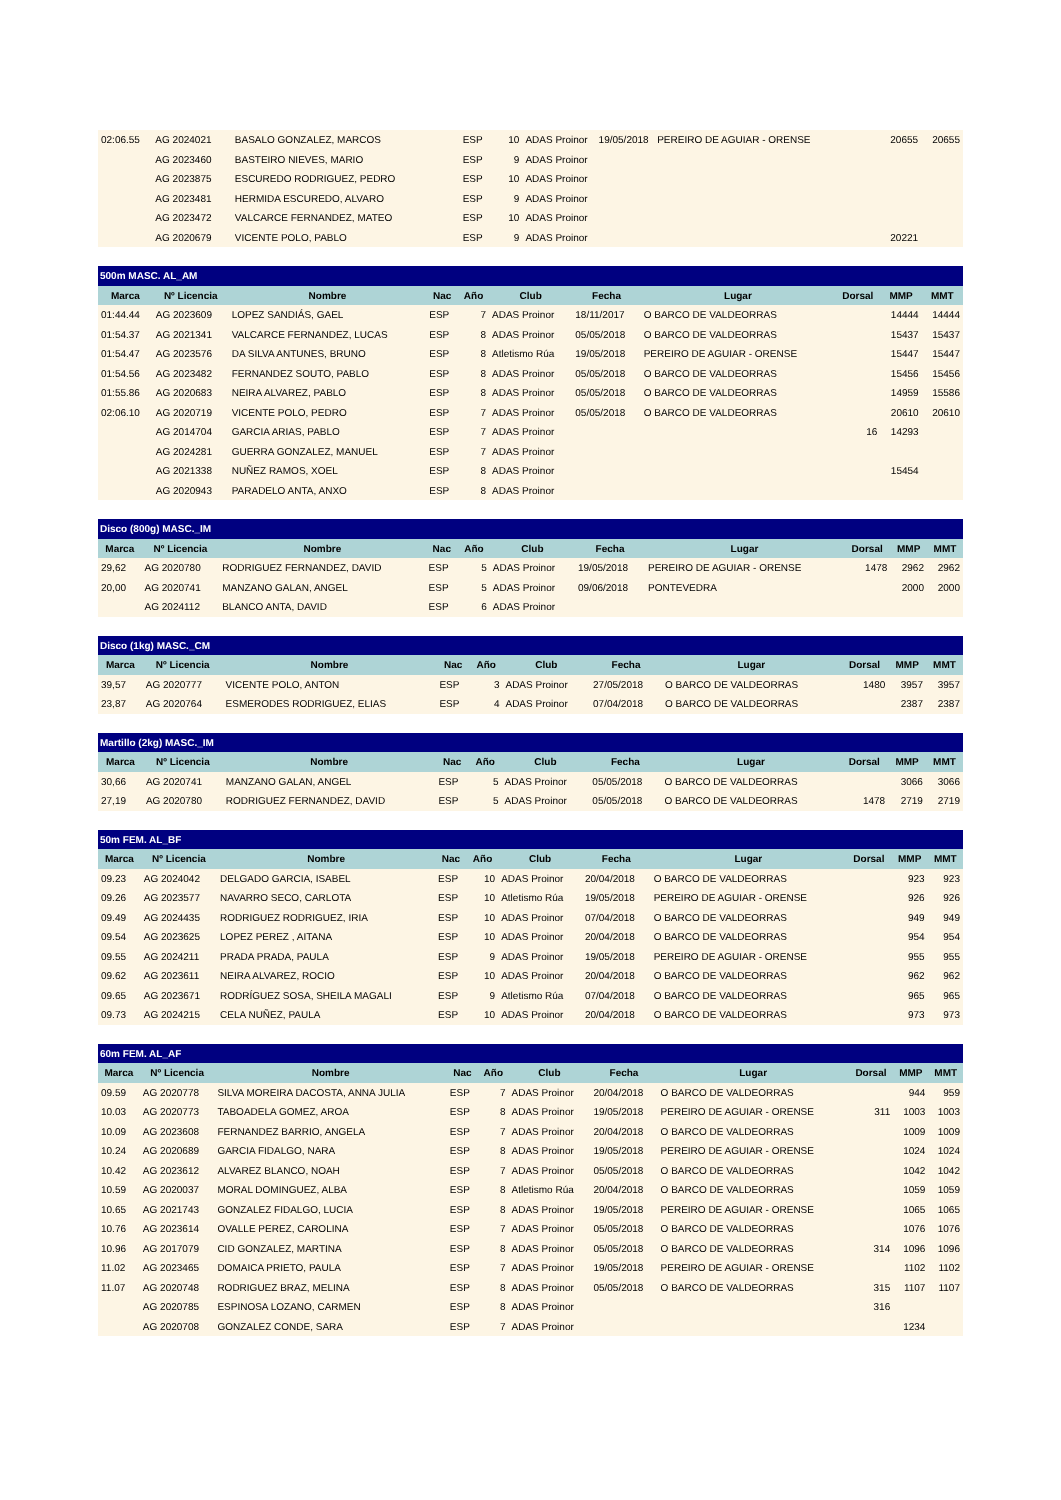| 02:06.55 | AG 2024021 | BASALO GONZALEZ, MARCOS | ESP | 10 | ADAS Proinor | 19/05/2018 | PEREIRO DE AGUIAR - ORENSE | | 20655 | 20655 |
| | AG 2023460 | BASTEIRO NIEVES, MARIO | ESP | 9 | ADAS Proinor | | | | | |
| | AG 2023875 | ESCUREDO RODRIGUEZ, PEDRO | ESP | 10 | ADAS Proinor | | | | | |
| | AG 2023481 | HERMIDA ESCUREDO, ALVARO | ESP | 9 | ADAS Proinor | | | | | |
| | AG 2023472 | VALCARCE FERNANDEZ, MATEO | ESP | 10 | ADAS Proinor | | | | | |
| | AG 2020679 | VICENTE POLO, PABLO | ESP | 9 | ADAS Proinor | | | | 20221 | |
| 500m MASC. AL_AM | | | | | | | | | | |
| --- | --- | --- | --- | --- | --- | --- | --- | --- | --- | --- |
| Marca | Nº Licencia | Nombre | Nac | Año | Club | Fecha | Lugar | Dorsal | MMP | MMT |
| 01:44.44 | AG 2023609 | LOPEZ SANDIÁS, GAEL | ESP | 7 | ADAS Proinor | 18/11/2017 | O BARCO DE VALDEORRAS | | 14444 | 14444 |
| 01:54.37 | AG 2021341 | VALCARCE FERNANDEZ, LUCAS | ESP | 8 | ADAS Proinor | 05/05/2018 | O BARCO DE VALDEORRAS | | 15437 | 15437 |
| 01:54.47 | AG 2023576 | DA SILVA ANTUNES, BRUNO | ESP | 8 | Atletismo Rúa | 19/05/2018 | PEREIRO DE AGUIAR - ORENSE | | 15447 | 15447 |
| 01:54.56 | AG 2023482 | FERNANDEZ SOUTO, PABLO | ESP | 8 | ADAS Proinor | 05/05/2018 | O BARCO DE VALDEORRAS | | 15456 | 15456 |
| 01:55.86 | AG 2020683 | NEIRA ALVAREZ, PABLO | ESP | 8 | ADAS Proinor | 05/05/2018 | O BARCO DE VALDEORRAS | | 14959 | 15586 |
| 02:06.10 | AG 2020719 | VICENTE POLO, PEDRO | ESP | 7 | ADAS Proinor | 05/05/2018 | O BARCO DE VALDEORRAS | | 20610 | 20610 |
| | AG 2014704 | GARCIA ARIAS, PABLO | ESP | 7 | ADAS Proinor | | | 16 | 14293 | |
| | AG 2024281 | GUERRA GONZALEZ, MANUEL | ESP | 7 | ADAS Proinor | | | | | |
| | AG 2021338 | NUÑEZ RAMOS, XOEL | ESP | 8 | ADAS Proinor | | | | 15454 | |
| | AG 2020943 | PARADELO ANTA, ANXO | ESP | 8 | ADAS Proinor | | | | | |
| Disco (800g) MASC._IM | | | | | | | | | | |
| --- | --- | --- | --- | --- | --- | --- | --- | --- | --- | --- |
| Marca | Nº Licencia | Nombre | Nac | Año | Club | Fecha | Lugar | Dorsal | MMP | MMT |
| 29,62 | AG 2020780 | RODRIGUEZ FERNANDEZ, DAVID | ESP | 5 | ADAS Proinor | 19/05/2018 | PEREIRO DE AGUIAR - ORENSE | 1478 | 2962 | 2962 |
| 20,00 | AG 2020741 | MANZANO GALAN, ANGEL | ESP | 5 | ADAS Proinor | 09/06/2018 | PONTEVEDRA | | 2000 | 2000 |
| | AG 2024112 | BLANCO ANTA, DAVID | ESP | 6 | ADAS Proinor | | | | | |
| Disco (1kg) MASC._CM | | | | | | | | | | |
| --- | --- | --- | --- | --- | --- | --- | --- | --- | --- | --- |
| Marca | Nº Licencia | Nombre | Nac | Año | Club | Fecha | Lugar | Dorsal | MMP | MMT |
| 39,57 | AG 2020777 | VICENTE POLO, ANTON | ESP | 3 | ADAS Proinor | 27/05/2018 | O BARCO DE VALDEORRAS | 1480 | 3957 | 3957 |
| 23,87 | AG 2020764 | ESMERODES RODRIGUEZ, ELIAS | ESP | 4 | ADAS Proinor | 07/04/2018 | O BARCO DE VALDEORRAS | | 2387 | 2387 |
| Martillo (2kg) MASC._IM | | | | | | | | | | |
| --- | --- | --- | --- | --- | --- | --- | --- | --- | --- | --- |
| Marca | Nº Licencia | Nombre | Nac | Año | Club | Fecha | Lugar | Dorsal | MMP | MMT |
| 30,66 | AG 2020741 | MANZANO GALAN, ANGEL | ESP | 5 | ADAS Proinor | 05/05/2018 | O BARCO DE VALDEORRAS | | 3066 | 3066 |
| 27,19 | AG 2020780 | RODRIGUEZ FERNANDEZ, DAVID | ESP | 5 | ADAS Proinor | 05/05/2018 | O BARCO DE VALDEORRAS | 1478 | 2719 | 2719 |
| 50m FEM. AL_BF | | | | | | | | | | |
| --- | --- | --- | --- | --- | --- | --- | --- | --- | --- | --- |
| Marca | Nº Licencia | Nombre | Nac | Año | Club | Fecha | Lugar | Dorsal | MMP | MMT |
| 09.23 | AG 2024042 | DELGADO GARCIA, ISABEL | ESP | 10 | ADAS Proinor | 20/04/2018 | O BARCO DE VALDEORRAS | | 923 | 923 |
| 09.26 | AG 2023577 | NAVARRO SECO, CARLOTA | ESP | 10 | Atletismo Rúa | 19/05/2018 | PEREIRO DE AGUIAR - ORENSE | | 926 | 926 |
| 09.49 | AG 2024435 | RODRIGUEZ RODRIGUEZ, IRIA | ESP | 10 | ADAS Proinor | 07/04/2018 | O BARCO DE VALDEORRAS | | 949 | 949 |
| 09.54 | AG 2023625 | LOPEZ PEREZ , AITANA | ESP | 10 | ADAS Proinor | 20/04/2018 | O BARCO DE VALDEORRAS | | 954 | 954 |
| 09.55 | AG 2024211 | PRADA PRADA, PAULA | ESP | 9 | ADAS Proinor | 19/05/2018 | PEREIRO DE AGUIAR - ORENSE | | 955 | 955 |
| 09.62 | AG 2023611 | NEIRA ALVAREZ, ROCIO | ESP | 10 | ADAS Proinor | 20/04/2018 | O BARCO DE VALDEORRAS | | 962 | 962 |
| 09.65 | AG 2023671 | RODRÍGUEZ SOSA, SHEILA MAGALI | ESP | 9 | Atletismo Rúa | 07/04/2018 | O BARCO DE VALDEORRAS | | 965 | 965 |
| 09.73 | AG 2024215 | CELA NUÑEZ, PAULA | ESP | 10 | ADAS Proinor | 20/04/2018 | O BARCO DE VALDEORRAS | | 973 | 973 |
| 60m FEM. AL_AF | | | | | | | | | | |
| --- | --- | --- | --- | --- | --- | --- | --- | --- | --- | --- |
| Marca | Nº Licencia | Nombre | Nac | Año | Club | Fecha | Lugar | Dorsal | MMP | MMT |
| 09.59 | AG 2020778 | SILVA MOREIRA DACOSTA, ANNA JULIA | ESP | 7 | ADAS Proinor | 20/04/2018 | O BARCO DE VALDEORRAS | | 944 | 959 |
| 10.03 | AG 2020773 | TABOADELA GOMEZ, AROA | ESP | 8 | ADAS Proinor | 19/05/2018 | PEREIRO DE AGUIAR - ORENSE | 311 | 1003 | 1003 |
| 10.09 | AG 2023608 | FERNANDEZ BARRIO, ANGELA | ESP | 7 | ADAS Proinor | 20/04/2018 | O BARCO DE VALDEORRAS | | 1009 | 1009 |
| 10.24 | AG 2020689 | GARCIA FIDALGO, NARA | ESP | 8 | ADAS Proinor | 19/05/2018 | PEREIRO DE AGUIAR - ORENSE | | 1024 | 1024 |
| 10.42 | AG 2023612 | ALVAREZ BLANCO, NOAH | ESP | 7 | ADAS Proinor | 05/05/2018 | O BARCO DE VALDEORRAS | | 1042 | 1042 |
| 10.59 | AG 2020037 | MORAL DOMINGUEZ, ALBA | ESP | 8 | Atletismo Rúa | 20/04/2018 | O BARCO DE VALDEORRAS | | 1059 | 1059 |
| 10.65 | AG 2021743 | GONZALEZ FIDALGO, LUCIA | ESP | 8 | ADAS Proinor | 19/05/2018 | PEREIRO DE AGUIAR - ORENSE | | 1065 | 1065 |
| 10.76 | AG 2023614 | OVALLE PEREZ, CAROLINA | ESP | 7 | ADAS Proinor | 05/05/2018 | O BARCO DE VALDEORRAS | | 1076 | 1076 |
| 10.96 | AG 2017079 | CID GONZALEZ, MARTINA | ESP | 8 | ADAS Proinor | 05/05/2018 | O BARCO DE VALDEORRAS | 314 | 1096 | 1096 |
| 11.02 | AG 2023465 | DOMAICA PRIETO, PAULA | ESP | 7 | ADAS Proinor | 19/05/2018 | PEREIRO DE AGUIAR - ORENSE | | 1102 | 1102 |
| 11.07 | AG 2020748 | RODRIGUEZ BRAZ, MELINA | ESP | 8 | ADAS Proinor | 05/05/2018 | O BARCO DE VALDEORRAS | 315 | 1107 | 1107 |
| | AG 2020785 | ESPINOSA LOZANO, CARMEN | ESP | 8 | ADAS Proinor | | | 316 | | |
| | AG 2020708 | GONZALEZ CONDE, SARA | ESP | 7 | ADAS Proinor | | | | 1234 | |